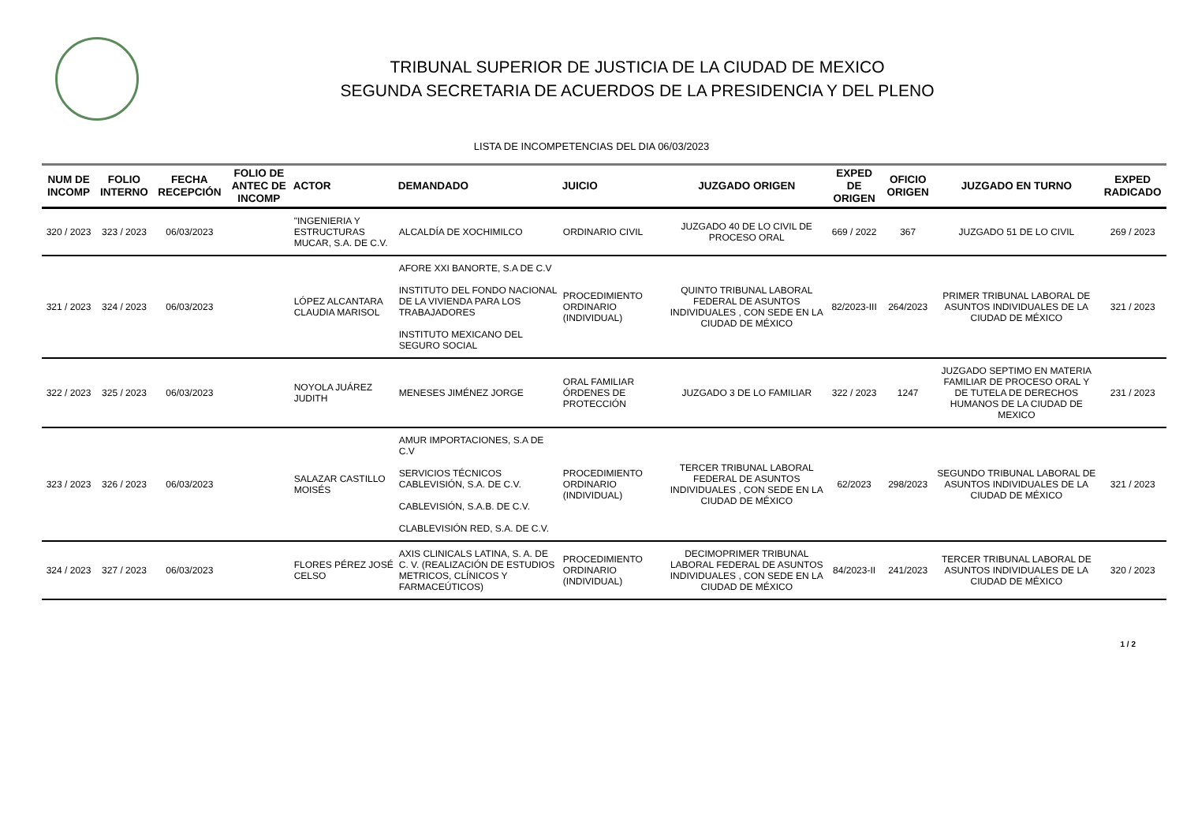TRIBUNAL SUPERIOR DE JUSTICIA DE LA CIUDAD DE MEXICO
SEGUNDA SECRETARIA DE ACUERDOS DE LA PRESIDENCIA Y DEL PLENO
LISTA DE INCOMPETENCIAS DEL DIA 06/03/2023
| NUM DE INCOMP | FOLIO INTERNO | FECHA RECEPCIÓN | FOLIO DE ANTEC DE INCOMP | ACTOR | DEMANDADO | JUICIO | JUZGADO ORIGEN | EXPED DE ORIGEN | OFICIO ORIGEN | JUZGADO EN TURNO | EXPED RADICADO |
| --- | --- | --- | --- | --- | --- | --- | --- | --- | --- | --- | --- |
| 320 / 2023 | 323 / 2023 | 06/03/2023 | | "INGENIERIA Y ESTRUCTURAS MUCAR, S.A. DE C.V. | ALCALDÍA DE XOCHIMILCO | ORDINARIO CIVIL | JUZGADO 40 DE LO CIVIL DE PROCESO ORAL | 669 / 2022 | 367 | JUZGADO 51 DE LO CIVIL | 269 / 2023 |
| 321 / 2023 | 324 / 2023 | 06/03/2023 | | LÓPEZ ALCANTARA CLAUDIA MARISOL | AFORE XXI BANORTE, S.A DE C.V INSTITUTO DEL FONDO NACIONAL DE LA VIVIENDA PARA LOS TRABAJADORES INSTITUTO MEXICANO DEL SEGURO SOCIAL | PROCEDIMIENTO ORDINARIO (INDIVIDUAL) | QUINTO TRIBUNAL LABORAL FEDERAL DE ASUNTOS INDIVIDUALES , CON SEDE EN LA CIUDAD DE MÉXICO | 82/2023-III | 264/2023 | PRIMER TRIBUNAL LABORAL DE ASUNTOS INDIVIDUALES DE LA CIUDAD DE MÉXICO | 321 / 2023 |
| 322 / 2023 | 325 / 2023 | 06/03/2023 | | NOYOLA JUÁREZ JUDITH | MENESES JIMÉNEZ JORGE | ORAL FAMILIAR ÓRDENES DE PROTECCIÓN | JUZGADO 3 DE LO FAMILIAR | 322 / 2023 | 1247 | JUZGADO SEPTIMO EN MATERIA FAMILIAR DE PROCESO ORAL Y DE TUTELA DE DERECHOS HUMANOS DE LA CIUDAD DE MEXICO | 231 / 2023 |
| 323 / 2023 | 326 / 2023 | 06/03/2023 | | SALAZAR CASTILLO MOISÉS | AMUR IMPORTACIONES, S.A DE C.V SERVICIOS TÉCNICOS CABLEVISIÓN, S.A. DE C.V. CABLEVISIÓN, S.A.B. DE C.V. CLABLEVISIÓN RED, S.A. DE C.V. | PROCEDIMIENTO ORDINARIO (INDIVIDUAL) | TERCER TRIBUNAL LABORAL FEDERAL DE ASUNTOS INDIVIDUALES , CON SEDE EN LA CIUDAD DE MÉXICO | 62/2023 | 298/2023 | SEGUNDO TRIBUNAL LABORAL DE ASUNTOS INDIVIDUALES DE LA CIUDAD DE MÉXICO | 321 / 2023 |
| 324 / 2023 | 327 / 2023 | 06/03/2023 | | FLORES PÉREZ JOSÉ CELSO | AXIS CLINICALS LATINA, S. A. DE C. V. (REALIZACIÓN DE ESTUDIOS METRICOS, CLÍNICOS Y FARMACEÚTICOS) | PROCEDIMIENTO ORDINARIO (INDIVIDUAL) | DECIMOPRIMER TRIBUNAL LABORAL FEDERAL DE ASUNTOS INDIVIDUALES , CON SEDE EN LA CIUDAD DE MÉXICO | 84/2023-II | 241/2023 | TERCER TRIBUNAL LABORAL DE ASUNTOS INDIVIDUALES DE LA CIUDAD DE MÉXICO | 320 / 2023 |
1 / 2